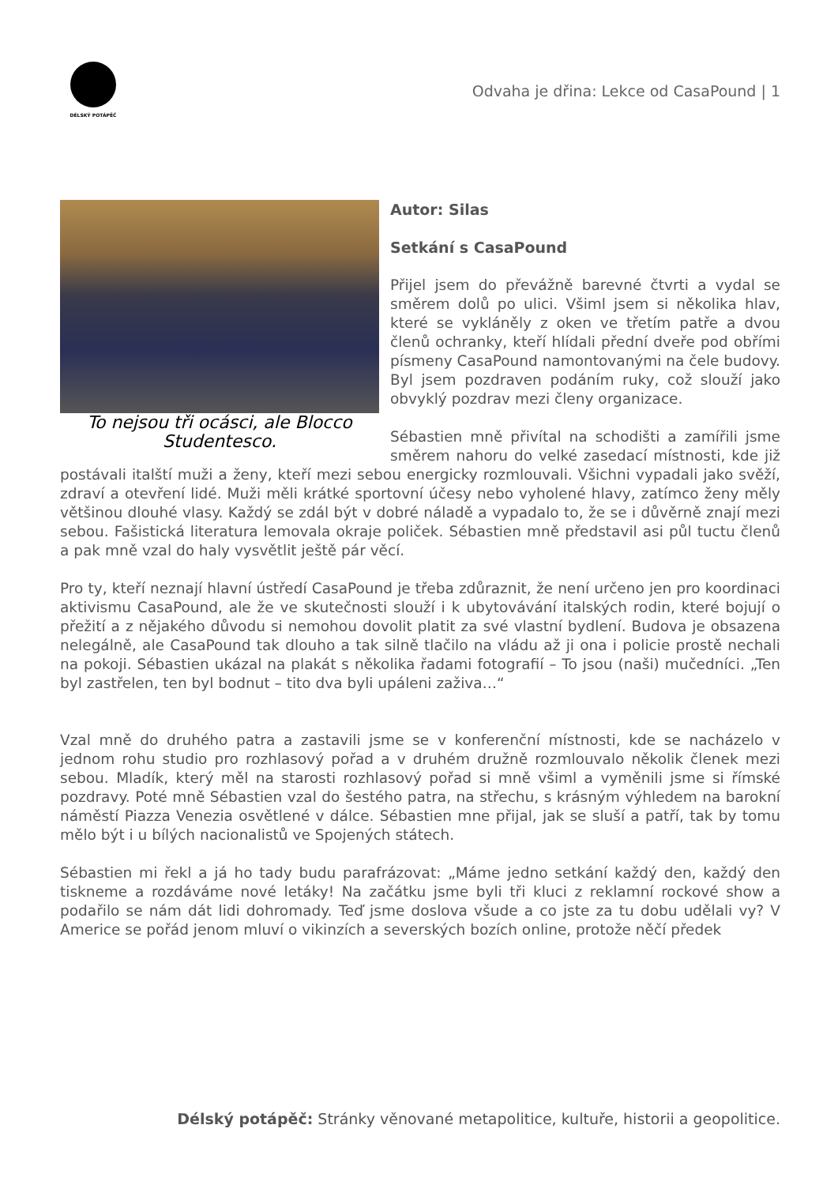DÉLSKÝ POTÁPĚČ
Odvaha je dřina: Lekce od CasaPound | 1
To nejsou tři ocásci, ale Blocco Studentesco.
Autor: Silas
Setkání s CasaPound
Přijel jsem do převážně barevné čtvrti a vydal se směrem dolů po ulici. Všiml jsem si několika hlav, které se vykláněly z oken ve třetím patře a dvou členů ochranky, kteří hlídali přední dveře pod obřími písmeny CasaPound namontovanými na čele budovy. Byl jsem pozdraven podáním ruky, což slouží jako obvyklý pozdrav mezi členy organizace.
Sébastien mně přivítal na schodišti a zamířili jsme směrem nahoru do velké zasedací místnosti, kde již postávali italští muži a ženy, kteří mezi sebou energicky rozmlouvali. Všichni vypadali jako svěží, zdraví a otevření lidé. Muži měli krátké sportovní účesy nebo vyholené hlavy, zatímco ženy měly většinou dlouhé vlasy. Každý se zdál být v dobré náladě a vypadalo to, že se i důvěrně znají mezi sebou. Fašistická literatura lemovala okraje poliček. Sébastien mně představil asi půl tuctu členů a pak mně vzal do haly vysvětlit ještě pár věcí.
Pro ty, kteří neznají hlavní ústředí CasaPound je třeba zdůraznit, že není určeno jen pro koordinaci aktivismu CasaPound, ale že ve skutečnosti slouží i k ubytovávání italských rodin, které bojují o přežití a z nějakého důvodu si nemohou dovolit platit za své vlastní bydlení. Budova je obsazena nelegálně, ale CasaPound tak dlouho a tak silně tlačilo na vládu až ji ona i policie prostě nechali na pokoji. Sébastien ukázal na plakát s několika řadami fotografií – To jsou (naši) mučedníci. „Ten byl zastřelen, ten byl bodnut – tito dva byli upáleni zaživa…“
Vzal mně do druhého patra a zastavili jsme se v konferenční místnosti, kde se nacházelo v jednom rohu studio pro rozhlasový pořad a v druhém družně rozmlouvalo několik členek mezi sebou. Mladík, který měl na starosti rozhlasový pořad si mně všiml a vyměnili jsme si římské pozdravy. Poté mně Sébastien vzal do šestého patra, na střechu, s krásným výhledem na barokní náměstí Piazza Venezia osvětlené v dálce. Sébastien mne přijal, jak se sluší a patří, tak by tomu mělo být i u bílých nacionalistů ve Spojených státech.
Sébastien mi řekl a já ho tady budu parafrázovat: „Máme jedno setkání každý den, každý den tiskneme a rozdáváme nové letáky! Na začátku jsme byli tři kluci z reklamní rockové show a podařilo se nám dát lidi dohromady. Teď jsme doslova všude a co jste za tu dobu udělali vy? V Americe se pořád jenom mluví o vikinzích a severských bozích online, protože něčí předek
Délský potápěč: Stránky věnované metapolitice, kultuře, historii a geopolitice.